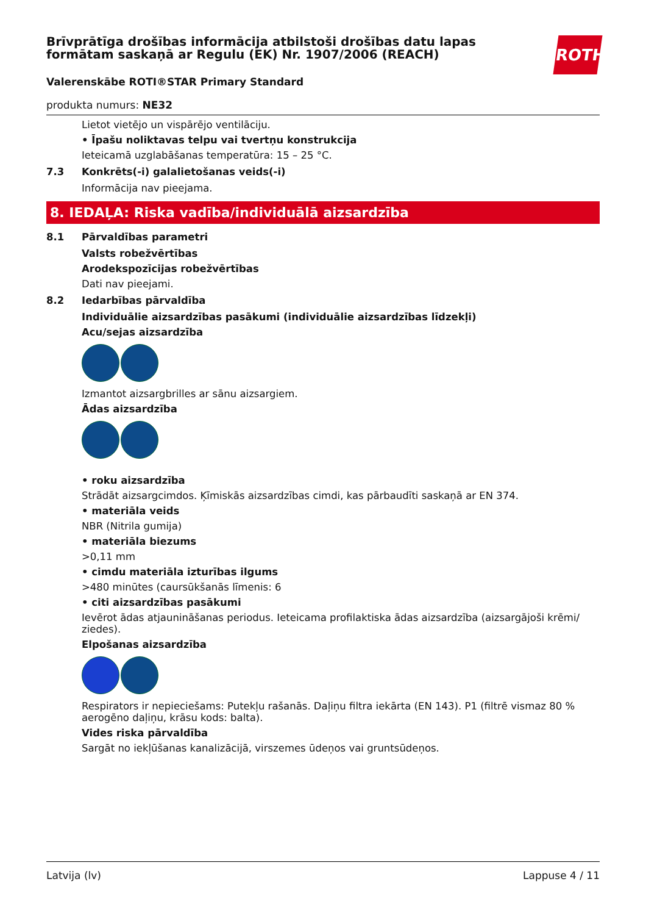Brīvprātīga drošības informācija atbilstoši drošības datu lapas formātam saskaņā ar Regulu (EK) Nr. 1907/2006 (REACH)
ROTH
Valerenskābe ROTI®STAR Primary Standard
produkta numurs: NE32
Lietot vietējo un vispārējo ventilāciju.
• Īpašu noliktavas telpu vai tvertņu konstrukcija
Ieteicamā uzglabāšanas temperatūra: 15 – 25 °C.
7.3 Konkrēts(-i) galalietošanas veids(-i)
Informācija nav pieejama.
8. IEDAĻA: Riska vadība/individuālā aizsardzība
8.1 Pārvaldības parametri
Valsts robežvērtības
Arodekspozīcijas robežvērtības
Dati nav pieejami.
8.2 Iedarbības pārvaldība
Individuālie aizsardzības pasākumi (individuālie aizsardzības līdzekļi)
Acu/sejas aizsardzība
Izmantot aizsargbrilles ar sānu aizsargiem.
Ādas aizsardzība
• roku aizsardzība
Strādāt aizsargcimdos. Ķīmiskās aizsardzības cimdi, kas pārbaudīti saskaņā ar EN 374.
• materiāla veids
NBR (Nitrila gumija)
• materiāla biezums
>0,11 mm
• cimdu materiāla izturības ilgums
>480 minūtes (caursūkšanās līmenis: 6
• citi aizsardzības pasākumi
Ievērot ādas atjaunināšanas periodus. Ieteicama profilaktiska ādas aizsardzība (aizsargājoši krēmi/ ziedes).
Elpošanas aizsardzība
Respirators ir nepieciešams: Putekļu rašanās. Daļiņu filtra iekārta (EN 143). P1 (filtrē vismaz 80 % aerogēno daļiņu, krāsu kods: balta).
Vides riska pārvaldība
Sargāt no iekļūšanas kanalizācijā, virszemes ūdeņos vai gruntsūdeņos.
Latvija (lv) Lappuse 4 / 11